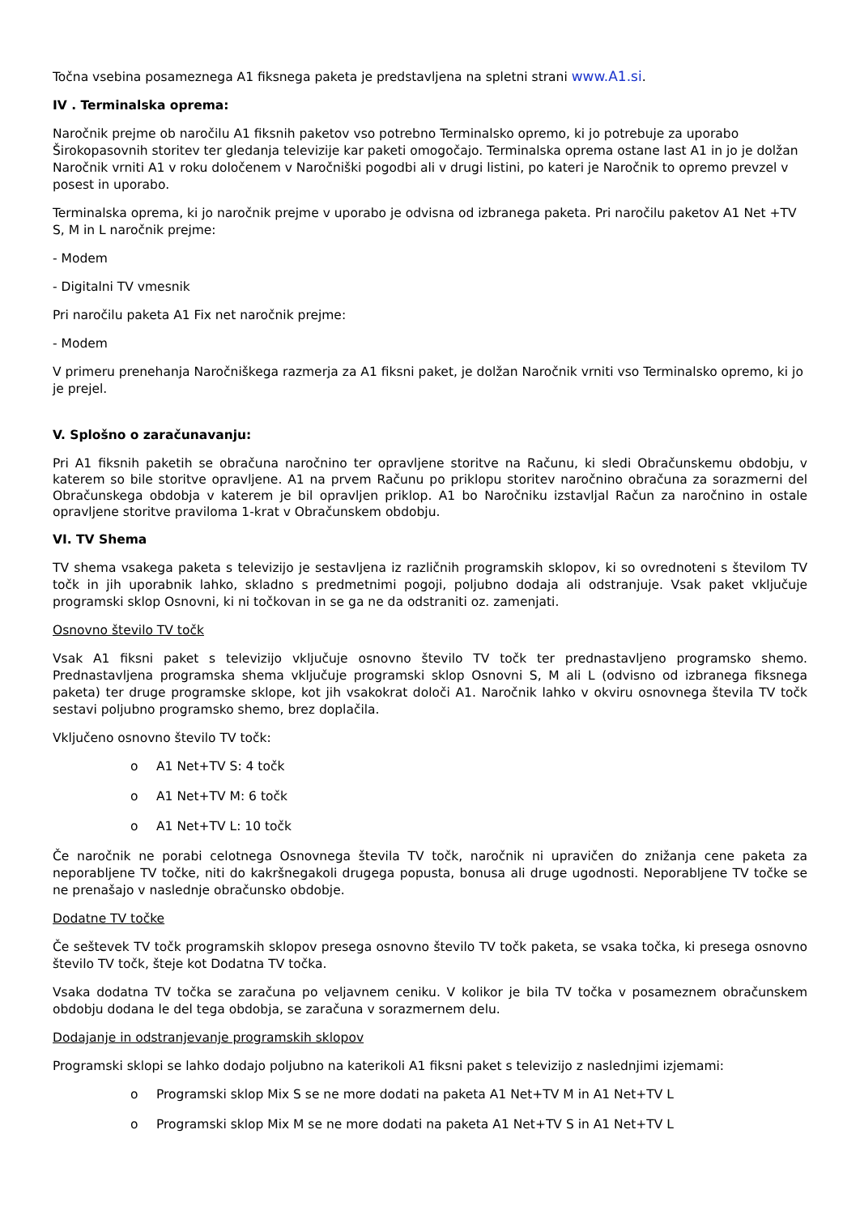Točna vsebina posameznega A1 fiksnega paketa je predstavljena na spletni strani www.A1.si.
IV . Terminalska oprema:
Naročnik prejme ob naročilu A1 fiksnih paketov vso potrebno Terminalsko opremo, ki jo potrebuje za uporabo Širokopasovnih storitev ter gledanja televizije kar paketi omogočajo. Terminalska oprema ostane last A1 in jo je dolžan Naročnik vrniti A1 v roku določenem v Naročniški pogodbi ali v drugi listini, po kateri je Naročnik to opremo prevzel v posest in uporabo.
Terminalska oprema, ki jo naročnik prejme v uporabo je odvisna od izbranega paketa. Pri naročilu paketov A1 Net +TV S, M in L naročnik prejme:
- Modem
- Digitalni TV vmesnik
Pri naročilu paketa A1 Fix net naročnik prejme:
- Modem
V primeru prenehanja Naročniškega razmerja za A1 fiksni paket, je dolžan Naročnik vrniti vso Terminalsko opremo, ki jo je prejel.
V. Splošno o zaračunavanju:
Pri A1 fiksnih paketih se obračuna naročnino ter opravljene storitve na Računu, ki sledi Obračunskemu obdobju, v katerem so bile storitve opravljene. A1 na prvem Računu po priklopu storitev naročnino obračuna za sorazmerni del Obračunskega obdobja v katerem je bil opravljen priklop. A1 bo Naročniku izstavljal Račun za naročnino in ostale opravljene storitve praviloma 1-krat v Obračunskem obdobju.
VI. TV Shema
TV shema vsakega paketa s televizijo je sestavljena iz različnih programskih sklopov, ki so ovrednoteni s številom TV točk in jih uporabnik lahko, skladno s predmetnimi pogoji, poljubno dodaja ali odstranjuje. Vsak paket vključuje programski sklop Osnovni, ki ni točkovan in se ga ne da odstraniti oz. zamenjati.
Osnovno število TV točk
Vsak A1 fiksni paket s televizijo vključuje osnovno število TV točk ter prednastavljeno programsko shemo. Prednastavljena programska shema vključuje programski sklop Osnovni S, M ali L (odvisno od izbranega fiksnega paketa) ter druge programske sklope, kot jih vsakokrat določi A1. Naročnik lahko v okviru osnovnega števila TV točk sestavi poljubno programsko shemo, brez doplačila.
Vključeno osnovno število TV točk:
o A1 Net+TV S: 4 točk
o A1 Net+TV M: 6 točk
o A1 Net+TV L: 10 točk
Če naročnik ne porabi celotnega Osnovnega števila TV točk, naročnik ni upravičen do znižanja cene paketa za neporabljene TV točke, niti do kakršnegakoli drugega popusta, bonusa ali druge ugodnosti. Neporabljene TV točke se ne prenašajo v naslednje obračunsko obdobje.
Dodatne TV točke
Če seštevek TV točk programskih sklopov presega osnovno število TV točk paketa, se vsaka točka, ki presega osnovno število TV točk, šteje kot Dodatna TV točka.
Vsaka dodatna TV točka se zaračuna po veljavnem ceniku. V kolikor je bila TV točka v posameznem obračunskem obdobju dodana le del tega obdobja, se zaračuna v sorazmernem delu.
Dodajanje in odstranjevanje programskih sklopov
Programski sklopi se lahko dodajo poljubno na katerikoli A1 fiksni paket s televizijo z naslednjimi izjemami:
o Programski sklop Mix S se ne more dodati na paketa A1 Net+TV M in A1 Net+TV L
o Programski sklop Mix M se ne more dodati na paketa A1 Net+TV S in A1 Net+TV L